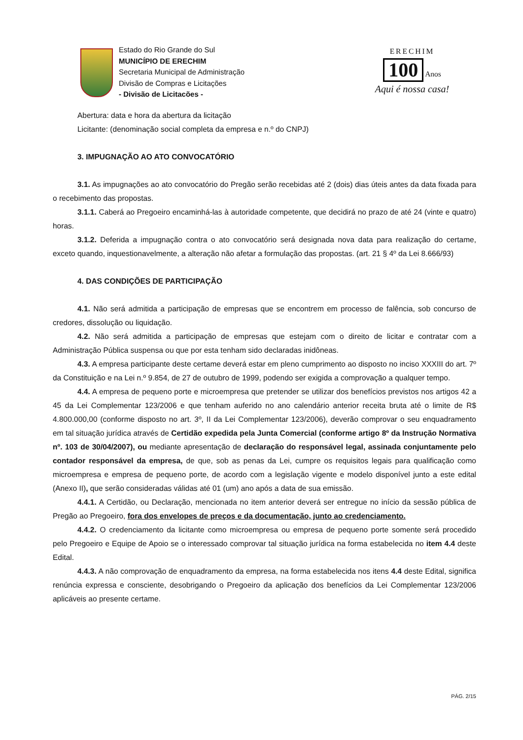Estado do Rio Grande do Sul
MUNICÍPIO DE ERECHIM
Secretaria Municipal de Administração
Divisão de Compras e Licitações
- Divisão de Licitacões -
ERECHIM
100 Anos
Aqui é nossa casa!
Abertura: data e hora da abertura da licitação
Licitante: (denominação social completa da empresa e n.º do CNPJ)
3. IMPUGNAÇÃO AO ATO CONVOCATÓRIO
3.1. As impugnações ao ato convocatório do Pregão serão recebidas até 2 (dois) dias úteis antes da data fixada para o recebimento das propostas.
3.1.1. Caberá ao Pregoeiro encaminhá-las à autoridade competente, que decidirá no prazo de até 24 (vinte e quatro) horas.
3.1.2. Deferida a impugnação contra o ato convocatório será designada nova data para realização do certame, exceto quando, inquestionavelmente, a alteração não afetar a formulação das propostas. (art. 21 § 4º da Lei 8.666/93)
4. DAS CONDIÇÕES DE PARTICIPAÇÃO
4.1. Não será admitida a participação de empresas que se encontrem em processo de falência, sob concurso de credores, dissolução ou liquidação.
4.2. Não será admitida a participação de empresas que estejam com o direito de licitar e contratar com a Administração Pública suspensa ou que por esta tenham sido declaradas inidôneas.
4.3. A empresa participante deste certame deverá estar em pleno cumprimento ao disposto no inciso XXXIII do art. 7º da Constituição e na Lei n.º 9.854, de 27 de outubro de 1999, podendo ser exigida a comprovação a qualquer tempo.
4.4. A empresa de pequeno porte e microempresa que pretender se utilizar dos benefícios previstos nos artigos 42 a 45 da Lei Complementar 123/2006 e que tenham auferido no ano calendário anterior receita bruta até o limite de R$ 4.800.000,00 (conforme disposto no art. 3º, II da Lei Complementar 123/2006), deverão comprovar o seu enquadramento em tal situação jurídica através de Certidão expedida pela Junta Comercial (conforme artigo 8º da Instrução Normativa nº. 103 de 30/04/2007), ou mediante apresentação de declaração do responsável legal, assinada conjuntamente pelo contador responsável da empresa, de que, sob as penas da Lei, cumpre os requisitos legais para qualificação como microempresa e empresa de pequeno porte, de acordo com a legislação vigente e modelo disponível junto a este edital (Anexo II), que serão consideradas válidas até 01 (um) ano após a data de sua emissão.
4.4.1. A Certidão, ou Declaração, mencionada no item anterior deverá ser entregue no início da sessão pública de Pregão ao Pregoeiro, fora dos envelopes de preços e da documentação, junto ao credenciamento.
4.4.2. O credenciamento da licitante como microempresa ou empresa de pequeno porte somente será procedido pelo Pregoeiro e Equipe de Apoio se o interessado comprovar tal situação jurídica na forma estabelecida no item 4.4 deste Edital.
4.4.3. A não comprovação de enquadramento da empresa, na forma estabelecida nos itens 4.4 deste Edital, significa renúncia expressa e consciente, desobrigando o Pregoeiro da aplicação dos benefícios da Lei Complementar 123/2006 aplicáveis ao presente certame.
PÁG. 2/15